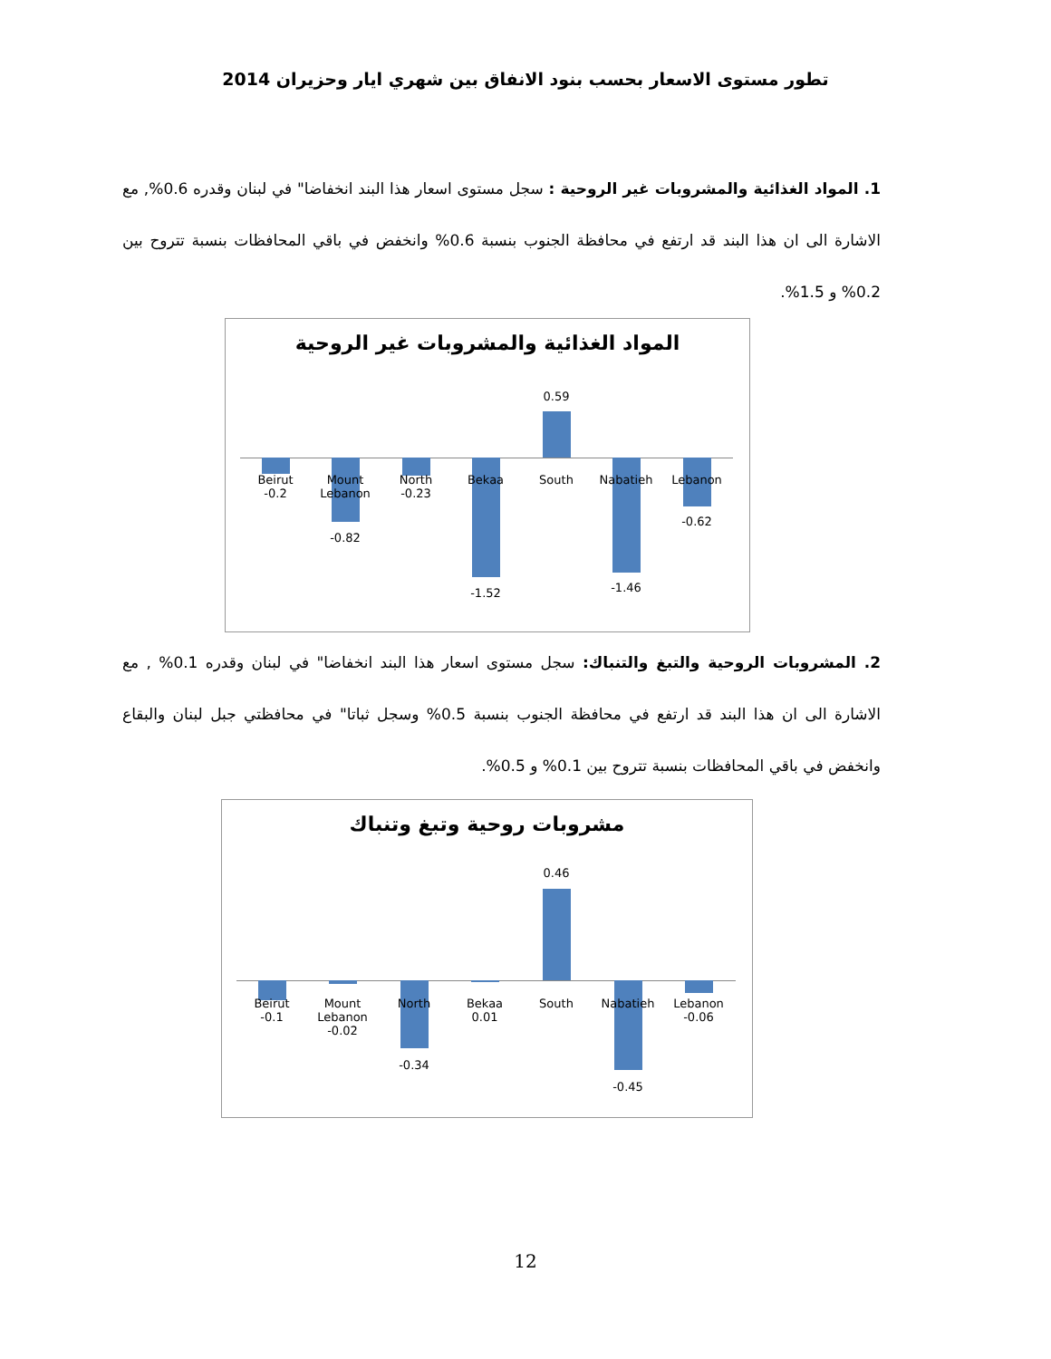تطور مستوى الاسعار بحسب بنود الانفاق بين شهري ايار وحزيران 2014
1. المواد الغذائية والمشروبات غير الروحية : سجل مستوى اسعار هذا البند انخفاضا" في لبنان وقدره 0.6%, مع الاشارة الى ان هذا البند قد ارتفع في محافظة الجنوب بنسبة 0.6% وانخفض في باقي المحافظات بنسبة تتروح بين 0.2% و 1.5%.
المواد الغذائية والمشروبات غير الروحية
Beirut
-0.2
Mount Lebanon
-0.82
North
-0.23
Bekaa
-1.52
0.59
South Nabatieh
-1.46
Lebanon
-0.62
2. المشروبات الروحية والتبغ والتنباك: سجل مستوى اسعار هذا البند انخفاضا" في لبنان وقدره 0.1% , مع الاشارة الى ان هذا البند قد ارتفع في محافظة الجنوب بنسبة 0.5% وسجل ثباتا" في محافظتي جبل لبنان والبقاع وانخفض في باقي المحافظات بنسبة تتروح بين 0.1% و 0.5%.
مشروبات روحية وتبغ وتنباك
Beirut
-0.1
Mount Lebanon -0.02
North
-0.34
Bekaa 0.01
0.46
South Nabatieh
-0.45
Lebanon -0.06
12